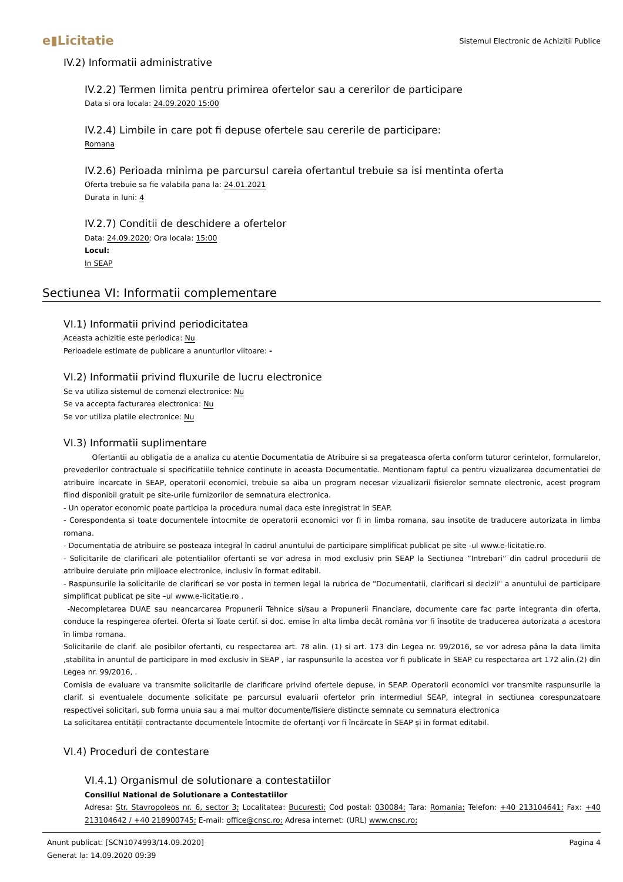e▮Licitatie Sistemul Electronic de Achizitii Publice
IV.2) Informatii administrative
IV.2.2) Termen limita pentru primirea ofertelor sau a cererilor de participare
Data si ora locala: 24.09.2020 15:00
IV.2.4) Limbile in care pot fi depuse ofertele sau cererile de participare:
Romana
IV.2.6) Perioada minima pe parcursul careia ofertantul trebuie sa isi mentinta oferta
Oferta trebuie sa fie valabila pana la: 24.01.2021
Durata in luni: 4
IV.2.7) Conditii de deschidere a ofertelor
Data: 24.09.2020; Ora locala: 15:00
Locul:
In SEAP
Sectiunea VI: Informatii complementare
VI.1) Informatii privind periodicitatea
Aceasta achizitie este periodica: Nu
Perioadele estimate de publicare a anunturilor viitoare: -
VI.2) Informatii privind fluxurile de lucru electronice
Se va utiliza sistemul de comenzi electronice: Nu
Se va accepta facturarea electronica: Nu
Se vor utiliza platile electronice: Nu
VI.3) Informatii suplimentare
Ofertantii au obligatia de a analiza cu atentie Documentatia de Atribuire si sa pregateasca oferta conform tuturor cerintelor, formularelor, prevederilor contractuale si specificatiile tehnice continute in aceasta Documentatie. Mentionam faptul ca pentru vizualizarea documentatiei de atribuire incarcate in SEAP, operatorii economici, trebuie sa aiba un program necesar vizualizarii fisierelor semnate electronic, acest program fiind disponibil gratuit pe site-urile furnizorilor de semnatura electronica.
- Un operator economic poate participa la procedura numai daca este inregistrat in SEAP.
- Corespondenta si toate documentele întocmite de operatorii economici vor fi in limba romana, sau insotite de traducere autorizata in limba romana.
- Documentatia de atribuire se posteaza integral în cadrul anuntului de participare simplificat publicat pe site -ul www.e-licitatie.ro.
- Solicitarile de clarificari ale potentialilor ofertanti se vor adresa in mod exclusiv prin SEAP la Sectiunea ”Intrebari” din cadrul procedurii de atribuire derulate prin mijloace electronice, inclusiv în format editabil.
- Raspunsurile la solicitarile de clarificari se vor posta in termen legal la rubrica de "Documentatii, clarificari si decizii" a anuntului de participare simplificat publicat pe site –ul www.e-licitatie.ro .
-Necompletarea DUAE sau neancarcarea Propunerii Tehnice si/sau a Propunerii Financiare, documente care fac parte integranta din oferta, conduce la respingerea ofertei. Oferta si Toate certif. si doc. emise în alta limba decât româna vor fi însotite de traducerea autorizata a acestora în limba romana.
Solicitarile de clarif. ale posibilor ofertanti, cu respectarea art. 78 alin. (1) si art. 173 din Legea nr. 99/2016, se vor adresa pâna la data limita ,stabilita in anuntul de participare in mod exclusiv in SEAP , iar raspunsurile la acestea vor fi publicate in SEAP cu respectarea art 172 alin.(2) din Legea nr. 99/2016, .
Comisia de evaluare va transmite solicitarile de clarificare privind ofertele depuse, in SEAP. Operatorii economici vor transmite raspunsurile la clarif. si eventualele documente solicitate pe parcursul evaluarii ofertelor prin intermediul SEAP, integral in sectiunea corespunzatoare respectivei solicitari, sub forma unuia sau a mai multor documente/fisiere distincte semnate cu semnatura electronica
La solicitarea entității contractante documentele întocmite de ofertanți vor fi încărcate în SEAP și in format editabil.
VI.4) Proceduri de contestare
VI.4.1) Organismul de solutionare a contestatiilor
Consiliul National de Solutionare a Contestatiilor
Adresa: Str. Stavropoleos nr. 6, sector 3; Localitatea: Bucuresti; Cod postal: 030084; Tara: Romania; Telefon: +40 213104641; Fax: +40 213104642 / +40 218900745; E-mail: office@cnsc.ro; Adresa internet: (URL) www.cnsc.ro;
Anunt publicat: [SCN1074993/14.09.2020]
Generat la: 14.09.2020 09:39
Pagina 4